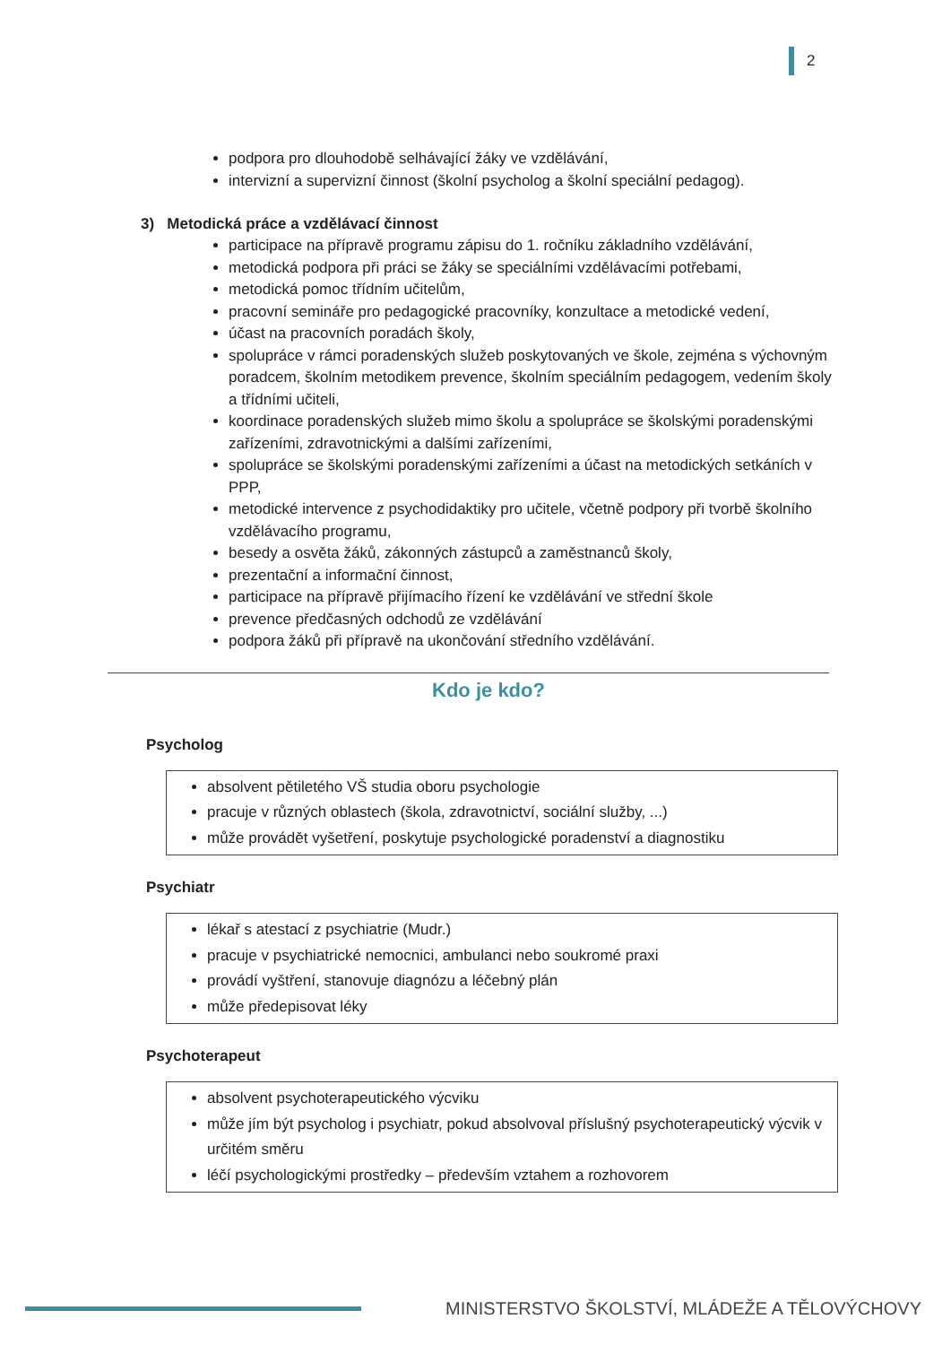2
podpora pro dlouhodobě selhávající žáky ve vzdělávání,
intervizní a supervizní činnost (školní psycholog a školní speciální pedagog).
3) Metodická práce a vzdělávací činnost
participace na přípravě programu zápisu do 1. ročníku základního vzdělávání,
metodická podpora při práci se žáky se speciálními vzdělávacími potřebami,
metodická pomoc třídním učitelům,
pracovní semináře pro pedagogické pracovníky, konzultace a metodické vedení,
účast na pracovních poradách školy,
spolupráce v rámci poradenských služeb poskytovaných ve škole, zejména s výchovným poradcem, školním metodikem prevence, školním speciálním pedagogem, vedením školy a třídními učiteli,
koordinace poradenských služeb mimo školu a spolupráce se školskými poradenskými zařízeními, zdravotnickými a dalšími zařízeními,
spolupráce se školskými poradenskými zařízeními a účast na metodických setkáních v PPP,
metodické intervence z psychodidaktiky pro učitele, včetně podpory při tvorbě školního vzdělávacího programu,
besedy a osvěta žáků, zákonných zástupců a zaměstnanců školy,
prezentační a informační činnost,
participace na přípravě přijímacího řízení ke vzdělávání ve střední škole
prevence předčasných odchodů ze vzdělávání
podpora žáků při přípravě na ukončování středního vzdělávání.
Kdo je kdo?
Psycholog
absolvent pětiletého VŠ studia oboru psychologie
pracuje v různých oblastech (škola, zdravotnictví, sociální služby, ...)
může provádět vyšetření, poskytuje psychologické poradenství a diagnostiku
Psychiatr
lékař s atestací z psychiatrie (Mudr.)
pracuje v psychiatrické nemocnici, ambulanci nebo soukromé praxi
provádí vyštření, stanovuje diagnózu a léčebný plán
může předepisovat léky
Psychoterapeut
absolvent psychoterapeutického výcviku
může jím být psycholog i psychiatr, pokud absolvoval příslušný psychoterapeutický výcvik v určitém směru
léčí psychologickými prostředky – především vztahem a rozhovorem
MINISTERSTVO ŠKOLSTVÍ, MLÁDEŽE A TĚLOVÝCHOVY